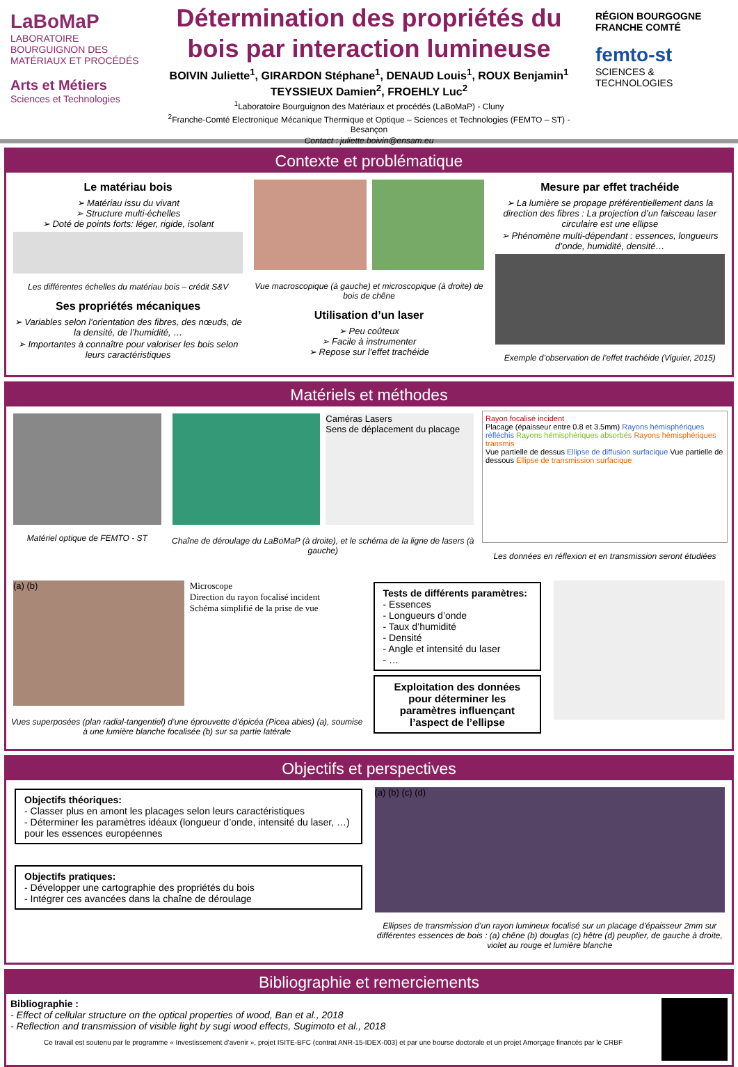LaBoMaP
LABORATOIRE BOURGUIGNON DES MATÉRIAUX ET PROCÉDÉS
Arts et Métiers Sciences et Technologies
Détermination des propriétés du bois par interaction lumineuse
BOIVIN Juliette<sup>1</sup>, GIRARDON Stéphane<sup>1</sup>, DENAUD Louis<sup>1</sup>, ROUX Benjamin<sup>1</sup>
TEYSSIEUX Damien<sup>2</sup>, FROEHLY Luc<sup>2</sup>
<sup>1</sup> Laboratoire Bourguignon des Matériaux et procédés (LaBoMaP) - Cluny
<sup>2</sup> Franche-Comté Electronique Mécanique Thermique et Optique – Sciences et Technologies (FEMTO – ST) - Besançon
Contact : juliette.boivin@ensam.eu
RÉGION BOURGOGNE FRANCHE COMTÉ
femto-st
SCIENCES & TECHNOLOGIES
Contexte et problématique
Le matériau bois
➢ Matériau issu du vivant
➢ Structure multi-échelles
➢ Doté de points forts: léger, rigide, isolant
Les différentes échelles du matériau bois – crédit S&V
Ses propriétés mécaniques
➢ Variables selon l’orientation des fibres, des nœuds, de la densité, de l’humidité, …
➢ Importantes à connaître pour valoriser les bois selon leurs caractéristiques
Vue macroscopique (à gauche) et microscopique (à droite) de bois de chêne
Utilisation d’un laser
➢ Peu coûteux
➢ Facile à instrumenter
➢ Repose sur l’effet trachéide
Mesure par effet trachéide
➢ La lumière se propage préférentiellement dans la direction des fibres : La projection d’un faisceau laser circulaire est une ellipse
➢ Phénomène multi-dépendant : essences, longueurs d’onde, humidité, densité…
Exemple d’observation de l’effet trachéide (Viguier, 2015)
Matériels et méthodes
Matériel optique de FEMTO - ST
Caméras Lasers
Sens de déplacement du placage
Chaîne de déroulage du LaBoMaP (à droite), et le schéma de la ligne de lasers (à gauche)
Rayon focalisé incident
Placage (épaisseur entre 0.8 et 3.5mm) Rayons hémisphériques réfléchis Rayons hémisphériques absorbés Rayons hémisphériques transmis
Vue partielle de dessus Ellipse de diffusion surfacique Vue partielle de dessous Ellipse de transmission surfacique
Les données en réflexion et en transmission seront étudiées
(a) (b) Microscope
Direction du rayon focalisé incident
Schéma simplifié de la prise de vue
Vues superposées (plan radial-tangentiel) d’une éprouvette d’épicéa (Picea abies) (a), soumise à une lumière blanche focalisée (b) sur sa partie latérale
Tests de différents paramètres:
- Essences
- Longueurs d’onde
- Taux d’humidité
- Densité
- Angle et intensité du laser
- …
Exploitation des données pour déterminer les paramètres influençant l’aspect de l’ellipse
Objectifs et perspectives
Objectifs théoriques:
- Classer plus en amont les placages selon leurs caractéristiques
- Déterminer les paramètres idéaux (longueur d’onde, intensité du laser, …) pour les essences européennes
Objectifs pratiques:
- Développer une cartographie des propriétés du bois
- Intégrer ces avancées dans la chaîne de déroulage
(a) (b) (c) (d)
Ellipses de transmission d’un rayon lumineux focalisé sur un placage d’épaisseur 2mm sur différentes essences de bois : (a) chêne (b) douglas (c) hêtre (d) peuplier, de gauche à droite, violet au rouge et lumière blanche
Bibliographie et remerciements
Bibliographie :
- Effect of cellular structure on the optical properties of wood, Ban et al., 2018
- Reflection and transmission of visible light by sugi wood effects, Sugimoto et al., 2018
Ce travail est soutenu par le programme « Investissement d’avenir », projet ISITE-BFC (contrat ANR-15-IDEX-003) et par une bourse doctorale et un projet Amorçage financés par le CRBF